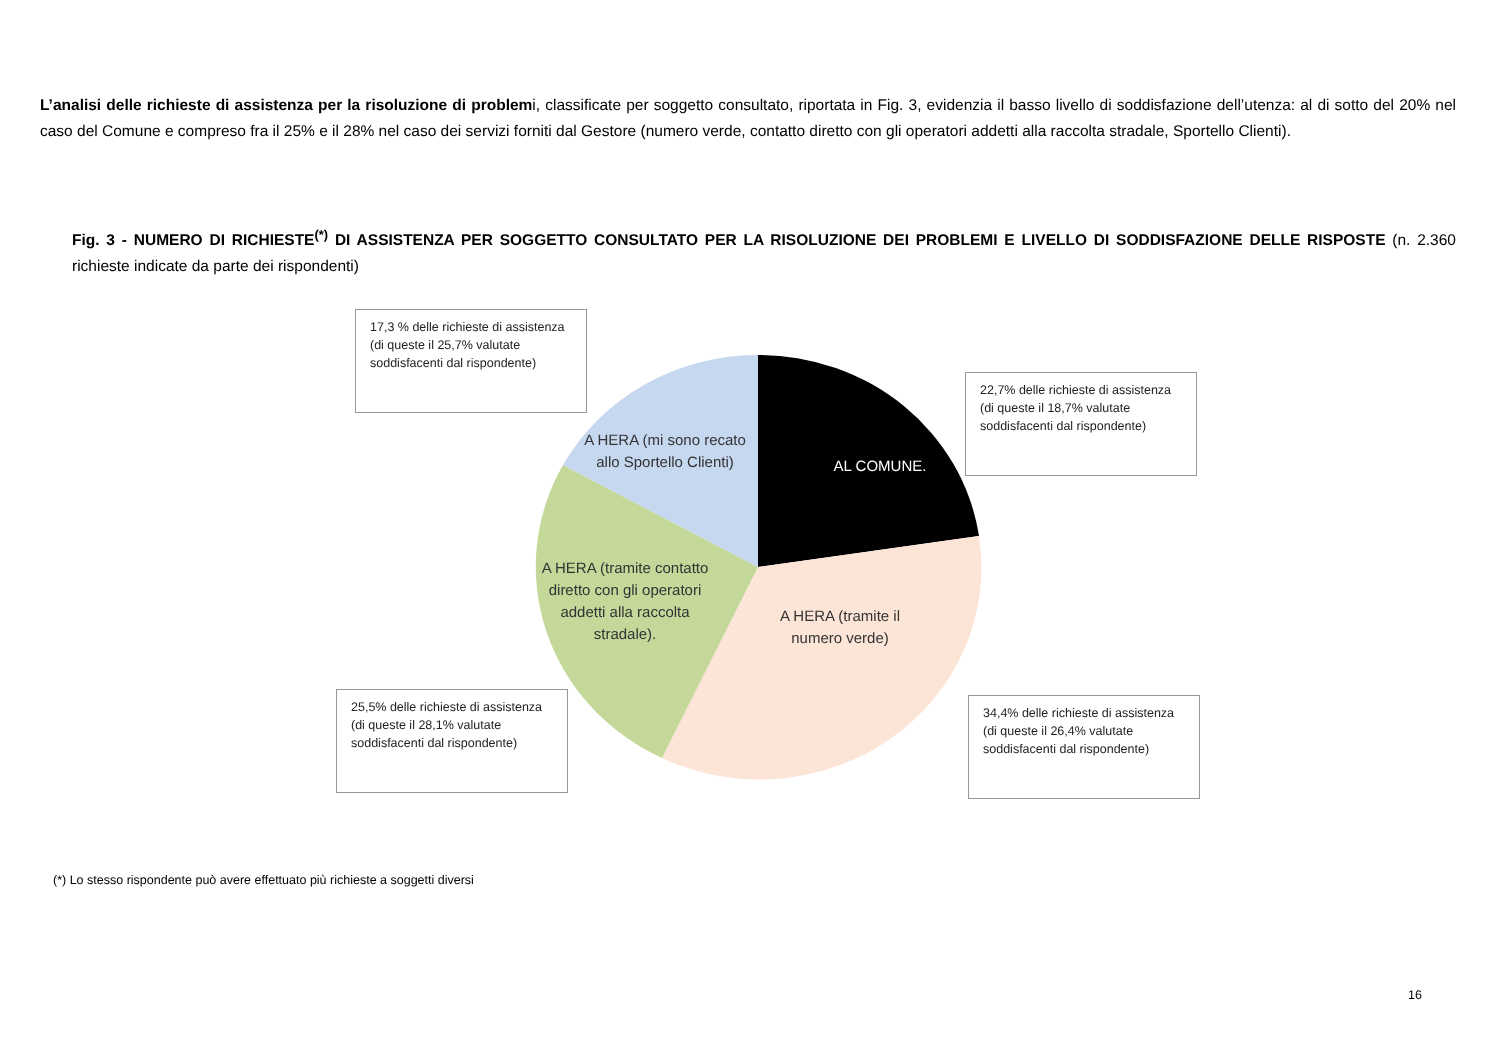L’analisi delle richieste di assistenza per la risoluzione di problemi, classificate per soggetto consultato, riportata in Fig. 3, evidenzia il basso livello di soddisfazione dell’utenza: al di sotto del 20% nel caso del Comune e compreso fra il 25% e il 28% nel caso dei servizi forniti dal Gestore (numero verde, contatto diretto con gli operatori addetti alla raccolta stradale, Sportello Clienti).
Fig. 3 - NUMERO DI RICHIESTE<sup>(*)</sup> DI ASSISTENZA PER SOGGETTO CONSULTATO PER LA RISOLUZIONE DEI PROBLEMI E LIVELLO DI SODDISFAZIONE DELLE RISPOSTE (n. 2.360 richieste indicate da parte dei rispondenti)
17,3 % delle richieste di assistenza (di queste il 25,7% valutate soddisfacenti dal rispondente)
22,7% delle richieste di assistenza (di queste il 18,7% valutate soddisfacenti dal rispondente)
25,5% delle richieste di assistenza (di queste il 28,1% valutate soddisfacenti dal rispondente)
34,4% delle richieste di assistenza (di queste il 26,4% valutate soddisfacenti dal rispondente)
A HERA (mi sono recato allo Sportello Clienti)
AL COMUNE.
A HERA (tramite contatto diretto con gli operatori addetti alla raccolta stradale).
A HERA (tramite il numero verde)
(*) Lo stesso rispondente può avere effettuato più richieste a soggetti diversi
16